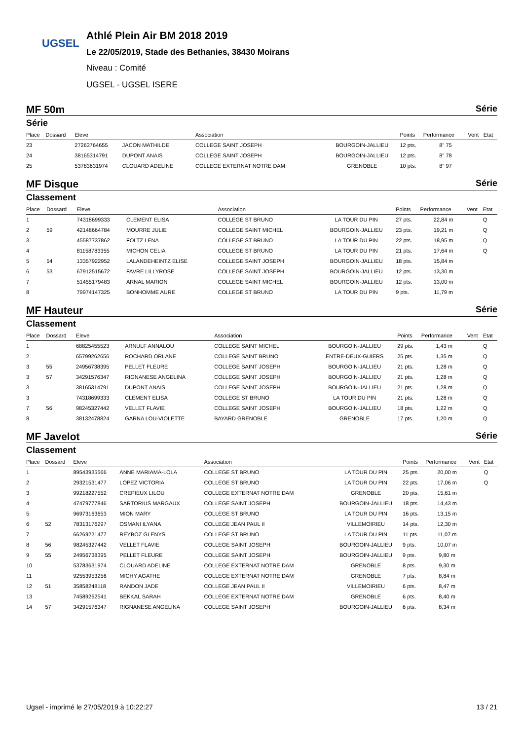UGSEL
Athlé Plein Air BM 2018 2019
Le 22/05/2019, Stade des Bethanies, 38430 Moirans
Niveau : Comité
UGSEL - UGSEL ISERE
MF 50m Série
Série
| Place | Dossard | Eleve | | Association | | Points | Performance | Vent | Etat |
| --- | --- | --- | --- | --- | --- | --- | --- | --- | --- |
| 23 | | 27263764655 | JACON MATHILDE | COLLEGE SAINT JOSEPH | BOURGOIN-JALLIEU | 12 pts. | 8" 75 | | |
| 24 | | 38165314791 | DUPONT ANAIS | COLLEGE SAINT JOSEPH | BOURGOIN-JALLIEU | 12 pts. | 8" 78 | | |
| 25 | | 53783631974 | CLOUARD ADELINE | COLLEGE EXTERNAT NOTRE DAM | GRENOBLE | 10 pts. | 8" 97 | | |
MF Disque Série
Classement
| Place | Dossard | Eleve | | Association | | Points | Performance | Vent | Etat |
| --- | --- | --- | --- | --- | --- | --- | --- | --- | --- |
| 1 | | 74318699333 | CLEMENT ELISA | COLLEGE ST BRUNO | LA TOUR DU PIN | 27 pts. | 22,84 m | | Q |
| 2 | 59 | 42148664784 | MOURRE JULIE | COLLEGE SAINT MICHEL | BOURGOIN-JALLIEU | 23 pts. | 19,21 m | | Q |
| 3 | | 45587737862 | FOLTZ LENA | COLLEGE ST BRUNO | LA TOUR DU PIN | 22 pts. | 18,95 m | | Q |
| 4 | | 81158783355 | MICHON CELIA | COLLEGE ST BRUNO | LA TOUR DU PIN | 21 pts. | 17,64 m | | Q |
| 5 | 54 | 13357922952 | LALANDEHEINTZ ELISE | COLLEGE SAINT JOSEPH | BOURGOIN-JALLIEU | 18 pts. | 15,84 m | | |
| 6 | 53 | 67912515672 | FAVRE LILLYROSE | COLLEGE SAINT JOSEPH | BOURGOIN-JALLIEU | 12 pts. | 13,30 m | | |
| 7 | | 51455179483 | ARNAL MARION | COLLEGE SAINT MICHEL | BOURGOIN-JALLIEU | 12 pts. | 13,00 m | | |
| 8 | | 79974147325 | BONHOMME AURE | COLLEGE ST BRUNO | LA TOUR DU PIN | 9 pts. | 11,79 m | | |
MF Hauteur Série
Classement
| Place | Dossard | Eleve | | Association | | Points | Performance | Vent | Etat |
| --- | --- | --- | --- | --- | --- | --- | --- | --- | --- |
| 1 | | 68825455523 | ARNULF ANNALOU | COLLEGE SAINT MICHEL | BOURGOIN-JALLIEU | 29 pts. | 1,43 m | | Q |
| 2 | | 65799262656 | ROCHARD ORLANE | COLLEGE SAINT BRUNO | ENTRE-DEUX-GUIERS | 25 pts. | 1,35 m | | Q |
| 3 | 55 | 24956738395 | PELLET FLEURE | COLLEGE SAINT JOSEPH | BOURGOIN-JALLIEU | 21 pts. | 1,28 m | | Q |
| 3 | 57 | 34291576347 | RIGNANESE ANGELINA | COLLEGE SAINT JOSEPH | BOURGOIN-JALLIEU | 21 pts. | 1,28 m | | Q |
| 3 | | 38165314791 | DUPONT ANAIS | COLLEGE SAINT JOSEPH | BOURGOIN-JALLIEU | 21 pts. | 1,28 m | | Q |
| 3 | | 74318699333 | CLEMENT ELISA | COLLEGE ST BRUNO | LA TOUR DU PIN | 21 pts. | 1,28 m | | Q |
| 7 | 56 | 98245327442 | VELLET FLAVIE | COLLEGE SAINT JOSEPH | BOURGOIN-JALLIEU | 18 pts. | 1,22 m | | Q |
| 8 | | 38132478824 | GARNA LOU-VIOLETTE | BAYARD GRENOBLE | GRENOBLE | 17 pts. | 1,20 m | | Q |
MF Javelot Série
Classement
| Place | Dossard | Eleve | | Association | | Points | Performance | Vent | Etat |
| --- | --- | --- | --- | --- | --- | --- | --- | --- | --- |
| 1 | | 89543935566 | ANNE MARIAMA-LOLA | COLLEGE ST BRUNO | LA TOUR DU PIN | 25 pts. | 20,00 m | | Q |
| 2 | | 29321531477 | LOPEZ VICTORIA | COLLEGE ST BRUNO | LA TOUR DU PIN | 22 pts. | 17,06 m | | Q |
| 3 | | 99218227552 | CREPIEUX LILOU | COLLEGE EXTERNAT NOTRE DAM | GRENOBLE | 20 pts. | 15,61 m | | |
| 4 | | 47479777846 | SARTORIUS MARGAUX | COLLEGE SAINT JOSEPH | BOURGOIN-JALLIEU | 18 pts. | 14,43 m | | |
| 5 | | 96973163653 | MION MARY | COLLEGE ST BRUNO | LA TOUR DU PIN | 16 pts. | 13,15 m | | |
| 6 | 52 | 78313176297 | OSMANI ILYANA | COLLEGE JEAN PAUL II | VILLEMOIRIEU | 14 pts. | 12,30 m | | |
| 7 | | 66269221477 | REYBOZ GLENYS | COLLEGE ST BRUNO | LA TOUR DU PIN | 11 pts. | 11,07 m | | |
| 8 | 56 | 98245327442 | VELLET FLAVIE | COLLEGE SAINT JOSEPH | BOURGOIN-JALLIEU | 9 pts. | 10,07 m | | |
| 9 | 55 | 24956738395 | PELLET FLEURE | COLLEGE SAINT JOSEPH | BOURGOIN-JALLIEU | 9 pts. | 9,80 m | | |
| 10 | | 53783631974 | CLOUARD ADELINE | COLLEGE EXTERNAT NOTRE DAM | GRENOBLE | 8 pts. | 9,30 m | | |
| 11 | | 92553953256 | MICHY AGATHE | COLLEGE EXTERNAT NOTRE DAM | GRENOBLE | 7 pts. | 8,84 m | | |
| 12 | 51 | 35858248118 | RANDON JADE | COLLEGE JEAN PAUL II | VILLEMOIRIEU | 6 pts. | 8,47 m | | |
| 13 | | 74589262541 | BEKKAL SARAH | COLLEGE EXTERNAT NOTRE DAM | GRENOBLE | 6 pts. | 8,40 m | | |
| 14 | 57 | 34291576347 | RIGNANESE ANGELINA | COLLEGE SAINT JOSEPH | BOURGOIN-JALLIEU | 6 pts. | 8,34 m | | |
Ugsel - imprimé le 27/05/2019 à 10:22:27 13 / 21